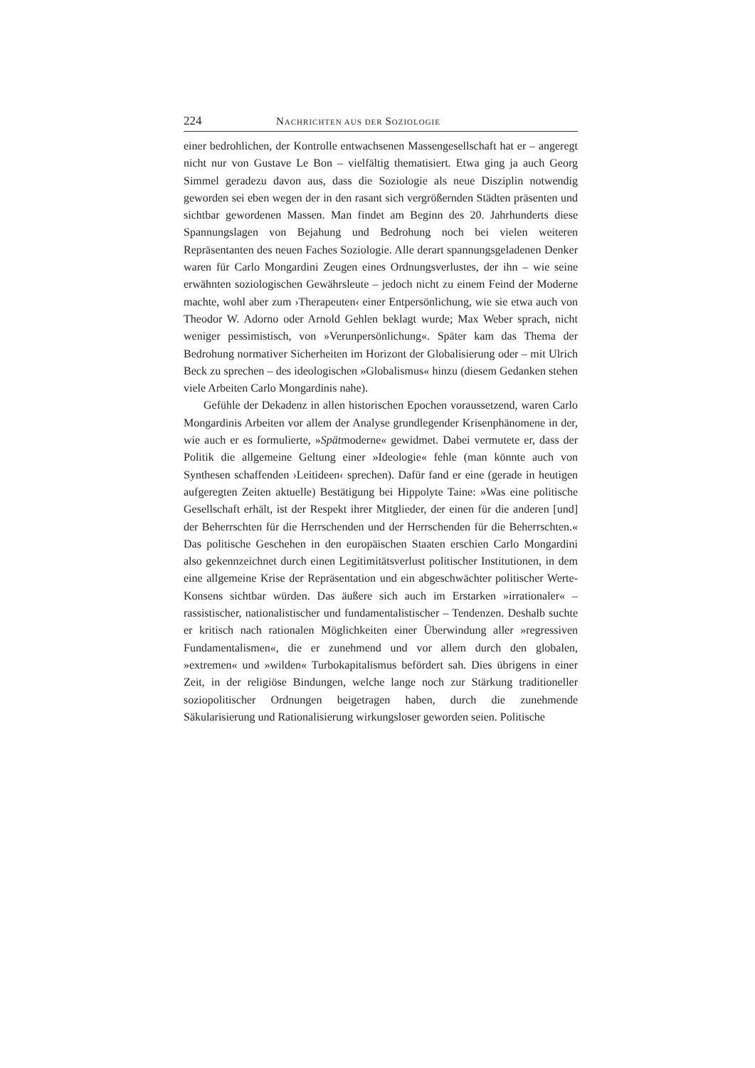224 NACHRICHTEN AUS DER SOZIOLOGIE
einer bedrohlichen, der Kontrolle entwachsenen Massengesellschaft hat er – angeregt nicht nur von Gustave Le Bon – vielfältig thematisiert. Etwa ging ja auch Georg Simmel geradezu davon aus, dass die Soziologie als neue Disziplin notwendig geworden sei eben wegen der in den rasant sich vergrößernden Städten präsenten und sichtbar gewordenen Massen. Man findet am Beginn des 20. Jahrhunderts diese Spannungslagen von Bejahung und Bedrohung noch bei vielen weiteren Repräsentanten des neuen Faches Soziologie. Alle derart spannungsgeladenen Denker waren für Carlo Mongardini Zeugen eines Ordnungsverlustes, der ihn – wie seine erwähnten soziologischen Gewährsleute – jedoch nicht zu einem Feind der Moderne machte, wohl aber zum ›Therapeuten‹ einer Entpersönlichung, wie sie etwa auch von Theodor W. Adorno oder Arnold Gehlen beklagt wurde; Max Weber sprach, nicht weniger pessimistisch, von »Verunpersönlichung«. Später kam das Thema der Bedrohung normativer Sicherheiten im Horizont der Globalisierung oder – mit Ulrich Beck zu sprechen – des ideologischen »Globalismus« hinzu (diesem Gedanken stehen viele Arbeiten Carlo Mongardinis nahe).
Gefühle der Dekadenz in allen historischen Epochen voraussetzend, waren Carlo Mongardinis Arbeiten vor allem der Analyse grundlegender Krisenphänomene in der, wie auch er es formulierte, »Spätmoderne« gewidmet. Dabei vermutete er, dass der Politik die allgemeine Geltung einer »Ideologie« fehle (man könnte auch von Synthesen schaffenden ›Leitideen‹ sprechen). Dafür fand er eine (gerade in heutigen aufgeregten Zeiten aktuelle) Bestätigung bei Hippolyte Taine: »Was eine politische Gesellschaft erhält, ist der Respekt ihrer Mitglieder, der einen für die anderen [und] der Beherrschten für die Herrschenden und der Herrschenden für die Beherrschten.« Das politische Geschehen in den europäischen Staaten erschien Carlo Mongardini also gekennzeichnet durch einen Legitimitätsverlust politischer Institutionen, in dem eine allgemeine Krise der Repräsentation und ein abgeschwächter politischer Werte-Konsens sichtbar würden. Das äußere sich auch im Erstarken »irrationaler« – rassistischer, nationalistischer und fundamentalistischer – Tendenzen. Deshalb suchte er kritisch nach rationalen Möglichkeiten einer Überwindung aller »regressiven Fundamentalismen«, die er zunehmend und vor allem durch den globalen, »extremen« und »wilden« Turbokapitalismus befördert sah. Dies übrigens in einer Zeit, in der religiöse Bindungen, welche lange noch zur Stärkung traditioneller soziopolitischer Ordnungen beigetragen haben, durch die zunehmende Säkularisierung und Rationalisierung wirkungsloser geworden seien. Politische